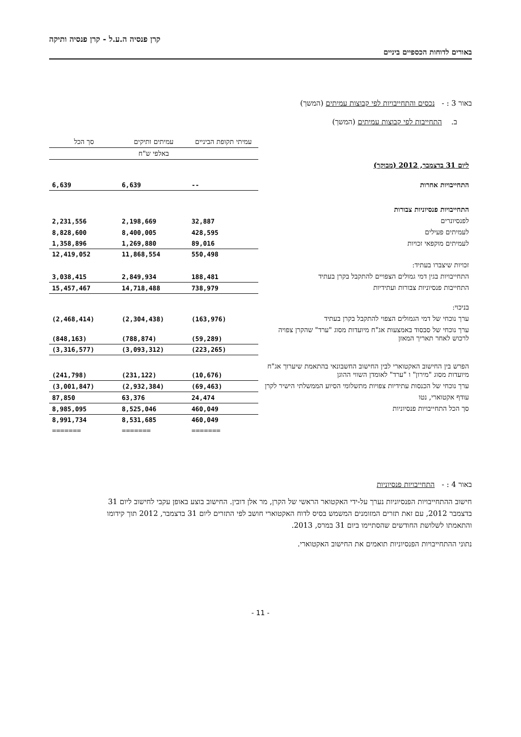קרן פנסיה ה.ע.ל - קרן פנסיה ותיקה
באורים לדוחות הכספיים ביניים
באור 3 : - נכסים והתחייבויות לפי קבוצות עמיתים (המשך)
ב. התחייבות לפי קבוצות עמיתים (המשך)
| | עמיתי תקופת הביניים | עמיתים ותיקים | סך הכל |
| --- | --- | --- | --- |
| | באלפי ש"ח | | |
| ליום 31 בדצמבר, 2012 (מבוקר) | | | |
| התחייבויות אחרות | -- | 6,639 | 6,639 |
| התחייבויות פנסיוניות צבורות | | | |
| לפנסיונרים | 32,887 | 2,198,669 | 2,231,556 |
| לעמיתים פעילים | 428,595 | 8,400,005 | 8,828,600 |
| לעמיתים מוקפאי זכויות | 89,016 | 1,269,880 | 1,358,896 |
| | 550,498 | 11,868,554 | 12,419,052 |
| זכויות שיצברו בעתיד: | | | |
| התחייבויות בגין דמי גמולים הצפויים להתקבל בקרן בעתיד | 188,481 | 2,849,934 | 3,038,415 |
| התחייבות פנסיוניות צבורות ועתידיות | 738,979 | 14,718,488 | 15,457,467 |
| בניכוי: | | | |
| ערך נוכחי של דמי הגמולים הצפוי להתקבל בקרן בעתיד | (163,976) | (2,304,438) | (2,468,414) |
| ערך נוכחי של סבסוד באמצעות אג"ח מיועדות מסוג "ערד" שהקרן צפויה לרכוש לאחר תאריך המאזן | (59,289) | (788,874) | (848,163) |
| | (223,265) | (3,093,312) | (3,316,577) |
| הפרש בין החישוב האקטוארי לבין החישוב החשבונאי בהתאמת שיערוך אג"ח מיועדות מסוג "מירון" ו "ערד" לאומדן השווי ההוגן | (10,676) | (231,122) | (241,798) |
| ערך נוכחי של הכנסות עתידיות צפויות מתשלומי הסיוע הממשלתי הישיר לקרן | (69,463) | (2,932,384) | (3,001,847) |
| עודף אקטוארי, נטו | 24,474 | 63,376 | 87,850 |
| סך הכל התחייבויות פנסיוניות | 460,049 | 8,525,046 | 8,985,095 |
| | 460,049 | 8,531,685 | 8,991,734 |
| | ======= | ======= | ======= |
באור 4 : - התחייבויות פנסיוניות
חישוב ההתחייבויות הפנסיוניות נערך על-ידי האקטואר הראשי של הקרן, מר אלן דובין. החישוב בוצע באופן עקבי לחישוב ליום 31 בדצמבר 2012, עם זאת תזרים המזומנים המשמש בסיס לדוח האקטוארי חושב לפי התזרים ליום 31 בדצמבר, 2012 תוך קידומו והתאמתו לשלושת החודשים שהסתיימו ביום 31 במרס, 2013.
נתוני ההתחייבויות הפנסיוניות תואמים את החישוב האקטוארי.
- 11 -